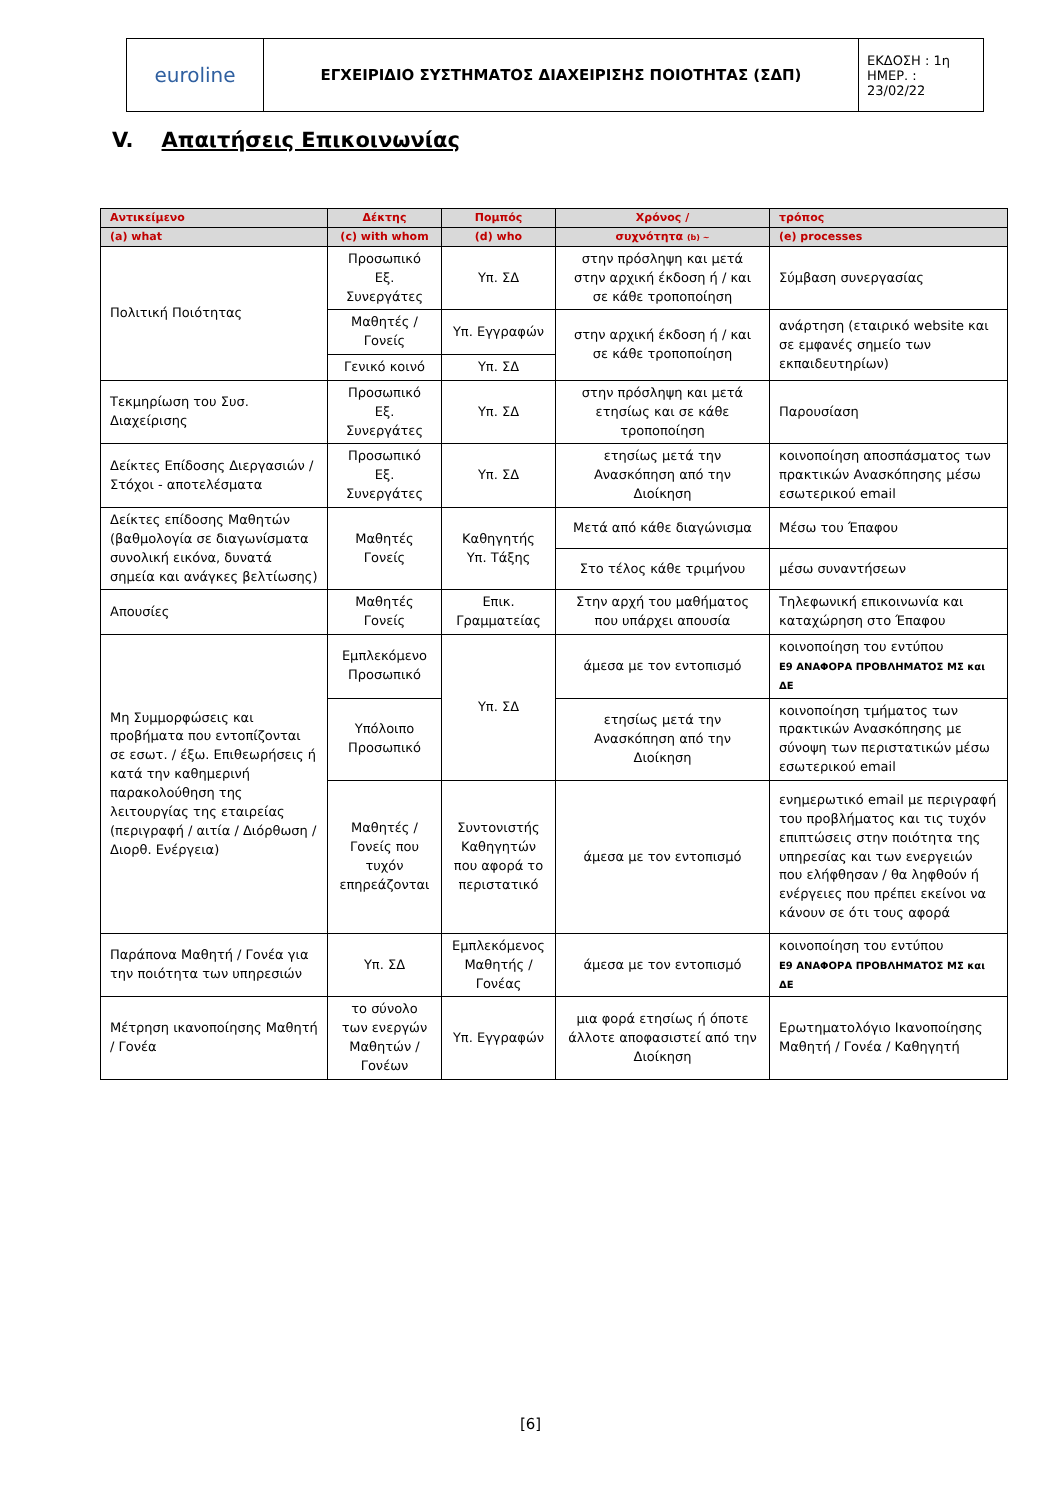| euroline | ΕΓΧΕΙΡΙΔΙΟ ΣΥΣΤΗΜΑΤΟΣ ΔΙΑΧΕΙΡΙΣΗΣ ΠΟΙΟΤΗΤΑΣ (ΣΔΠ) | ΕΚΔΟΣΗ : 1η ΗΜΕΡ. : 23/02/22 |
V. Απαιτήσεις Επικοινωνίας
| Αντικείμενο | Δέκτης | Πομπός | Χρόνος / | τρόπος |
| --- | --- | --- | --- | --- |
| (a) what | (c) with whom | (d) who | συχνότητα (b) ~ | (e) processes |
| Πολιτική Ποιότητας | Προσωπικό Εξ. Συνεργάτες | Υπ. ΣΔ | στην πρόσληψη και μετά στην αρχική έκδοση ή / και σε κάθε τροποποίηση | Σύμβαση συνεργασίας |
| | Μαθητές / Γονείς | Υπ. Εγγραφών | στην αρχική έκδοση ή / και σε κάθε τροποποίηση | ανάρτηση (εταιρικό website και σε εμφανές σημείο των εκπαιδευτηρίων) |
| | Γενικό κοινό | Υπ. ΣΔ | | |
| Τεκμηρίωση του Συσ. Διαχείρισης | Προσωπικό Εξ. Συνεργάτες | Υπ. ΣΔ | στην πρόσληψη και μετά ετησίως και σε κάθε τροποποίηση | Παρουσίαση |
| Δείκτες Επίδοσης Διεργασιών / Στόχοι - αποτελέσματα | Προσωπικό Εξ. Συνεργάτες | Υπ. ΣΔ | ετησίως μετά την Ανασκόπηση από την Διοίκηση | κοινοποίηση αποσπάσματος των πρακτικών Ανασκόπησης μέσω εσωτερικού email |
| Δείκτες επίδοσης Μαθητών (βαθμολογία σε διαγωνίσματα συνολική εικόνα, δυνατά σημεία και ανάγκες βελτίωσης) | Μαθητές Γονείς | Καθηγητής Υπ. Τάξης | Μετά από κάθε διαγώνισμα | Μέσω του Έπαφου |
| | | | Στο τέλος κάθε τριμήνου | μέσω συναντήσεων |
| Απουσίες | Μαθητές Γονείς | Επικ. Γραμματείας | Στην αρχή του μαθήματος που υπάρχει απουσία | Τηλεφωνική επικοινωνία και καταχώρηση στο Έπαφου |
| Μη Συμμορφώσεις και προβήματα που εντοπίζονται σε εσωτ. / έξω. Επιθεωρήσεις ή κατά την καθημερινή παρακολούθηση της λειτουργίας της εταιρείας (περιγραφή / αιτία / Διόρθωση / Διορθ. Ενέργεια) | Εμπλεκόμενο Προσωπικό | Υπ. ΣΔ | άμεσα με τον εντοπισμό | κοινοποίηση του εντύπου Ε9 ΑΝΑΦΟΡΑ ΠΡΟΒΛΗΜΑΤΟΣ ΜΣ και ΔΕ |
| | Υπόλοιπο Προσωπικό | | ετησίως μετά την Ανασκόπηση από την Διοίκηση | κοινοποίηση τμήματος των πρακτικών Ανασκόπησης με σύνοψη των περιστατικών μέσω εσωτερικού email |
| | Μαθητές / Γονείς που τυχόν επηρεάζονται | Συντονιστής Καθηγητών που αφορά το περιστατικό | άμεσα με τον εντοπισμό | ενημερωτικό email με περιγραφή του προβλήματος και τις τυχόν επιπτώσεις στην ποιότητα της υπηρεσίας και των ενεργειών που ελήφθησαν / θα ληφθούν ή ενέργειες που πρέπει εκείνοι να κάνουν σε ότι τους αφορά |
| Παράπονα Μαθητή / Γονέα για την ποιότητα των υπηρεσιών | Υπ. ΣΔ | Εμπλεκόμενος Μαθητής / Γονέας | άμεσα με τον εντοπισμό | κοινοποίηση του εντύπου Ε9 ΑΝΑΦΟΡΑ ΠΡΟΒΛΗΜΑΤΟΣ ΜΣ και ΔΕ |
| Μέτρηση ικανοποίησης Μαθητή / Γονέα | το σύνολο των ενεργών Μαθητών / Γονέων | Υπ. Εγγραφών | μια φορά ετησίως ή όποτε άλλοτε αποφασιστεί από την Διοίκηση | Ερωτηματολόγιο Ικανοποίησης Μαθητή / Γονέα / Καθηγητή |
[6]